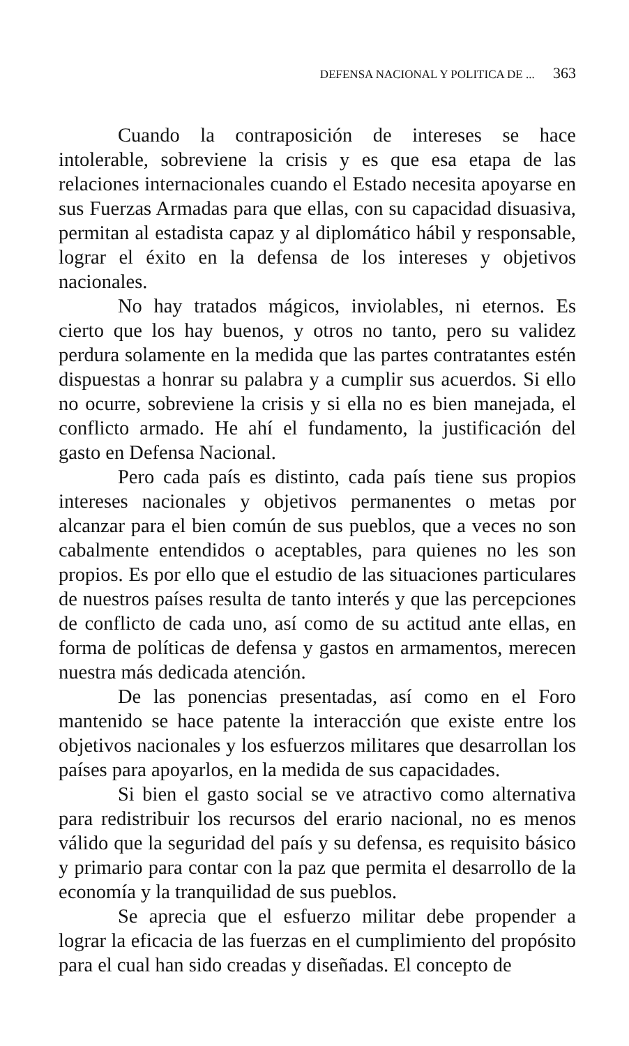DEFENSA NACIONAL Y POLITICA DE ... 363
Cuando la contraposición de intereses se hace intolerable, sobreviene la crisis y es que esa etapa de las relaciones internacionales cuando el Estado necesita apoyarse en sus Fuerzas Armadas para que ellas, con su capacidad disuasiva, permitan al estadista capaz y al diplomático hábil y responsable, lograr el éxito en la defensa de los intereses y objetivos nacionales.
No hay tratados mágicos, inviolables, ni eternos. Es cierto que los hay buenos, y otros no tanto, pero su validez perdura solamente en la medida que las partes contratantes estén dispuestas a honrar su palabra y a cumplir sus acuerdos. Si ello no ocurre, sobreviene la crisis y si ella no es bien manejada, el conflicto armado. He ahí el fundamento, la justificación del gasto en Defensa Nacional.
Pero cada país es distinto, cada país tiene sus propios intereses nacionales y objetivos permanentes o metas por alcanzar para el bien común de sus pueblos, que a veces no son cabalmente entendidos o aceptables, para quienes no les son propios. Es por ello que el estudio de las situaciones particulares de nuestros países resulta de tanto interés y que las percepciones de conflicto de cada uno, así como de su actitud ante ellas, en forma de políticas de defensa y gastos en armamentos, merecen nuestra más dedicada atención.
De las ponencias presentadas, así como en el Foro mantenido se hace patente la interacción que existe entre los objetivos nacionales y los esfuerzos militares que desarrollan los países para apoyarlos, en la medida de sus capacidades.
Si bien el gasto social se ve atractivo como alternativa para redistribuir los recursos del erario nacional, no es menos válido que la seguridad del país y su defensa, es requisito básico y primario para contar con la paz que permita el desarrollo de la economía y la tranquilidad de sus pueblos.
Se aprecia que el esfuerzo militar debe propender a lograr la eficacia de las fuerzas en el cumplimiento del propósito para el cual han sido creadas y diseñadas. El concepto de